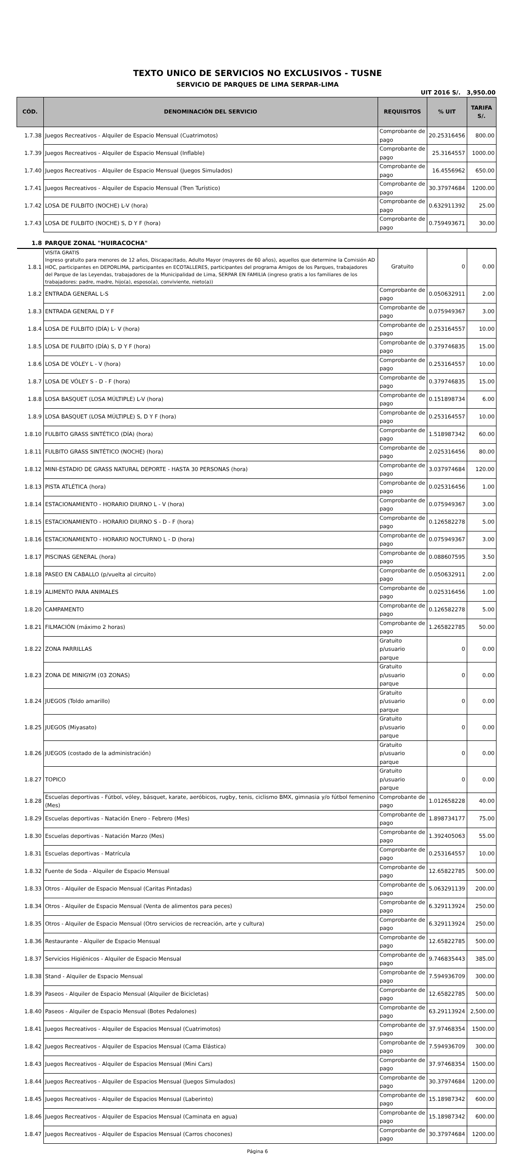TEXTO UNICO DE SERVICIOS NO EXCLUSIVOS - TUSNE
SERVICIO DE PARQUES DE LIMA SERPAR-LIMA
UIT 2016 S/. 3,950.00
| CÓD. | DENOMINACIÓN DEL SERVICIO | REQUISITOS | % UIT | TARIFA S/. |
| --- | --- | --- | --- | --- |
| 1.7.38 | Juegos Recreativos - Alquiler de Espacio Mensual (Cuatrimotos) | Comprobante de pago | 20.25316456 | 800.00 |
| 1.7.39 | Juegos Recreativos - Alquiler de Espacio Mensual (Inflable) | Comprobante de pago | 25.3164557 | 1000.00 |
| 1.7.40 | Juegos Recreativos - Alquiler de Espacio Mensual (Juegos Simulados) | Comprobante de pago | 16.4556962 | 650.00 |
| 1.7.41 | Juegos Recreativos - Alquiler de Espacio Mensual (Tren Turístico) | Comprobante de pago | 30.37974684 | 1200.00 |
| 1.7.42 | LOSA DE FULBITO (NOCHE) L-V (hora) | Comprobante de pago | 0.632911392 | 25.00 |
| 1.7.43 | LOSA DE FULBITO (NOCHE) S, D Y F (hora) | Comprobante de pago | 0.759493671 | 30.00 |
| 1.8 | PARQUE ZONAL "HUIRACOCHA" | | | |
| 1.8.1 | VISITA GRATIS Ingreso gratuito para menores de 12 años, Discapacitado, Adulto Mayor (mayores de 60 años), aquellos que determine la Comisión AD HOC, participantes en DEPORLIMA, participantes en ECOTALLERES, participantes del programa Amigos de los Parques, trabajadores del Parque de las Leyendas, trabajadores de la Municipalidad de Lima, SERPAR EN FAMILIA (ingreso gratis a los familiares de los trabajadores: padre, madre, hijo(a), esposo(a), conviviente, nieto(a)) | Gratuito | 0 | 0.00 |
| 1.8.2 | ENTRADA GENERAL L-S | Comprobante de pago | 0.050632911 | 2.00 |
| 1.8.3 | ENTRADA GENERAL D Y F | Comprobante de pago | 0.075949367 | 3.00 |
| 1.8.4 | LOSA DE FULBITO (DÍA) L- V (hora) | Comprobante de pago | 0.253164557 | 10.00 |
| 1.8.5 | LOSA DE FULBITO (DÍA) S, D Y F (hora) | Comprobante de pago | 0.379746835 | 15.00 |
| 1.8.6 | LOSA DE VÓLEY L - V (hora) | Comprobante de pago | 0.253164557 | 10.00 |
| 1.8.7 | LOSA DE VÓLEY S - D - F (hora) | Comprobante de pago | 0.379746835 | 15.00 |
| 1.8.8 | LOSA BASQUET (LOSA MÚLTIPLE) L-V (hora) | Comprobante de pago | 0.151898734 | 6.00 |
| 1.8.9 | LOSA BASQUET (LOSA MÚLTIPLE) S, D Y F (hora) | Comprobante de pago | 0.253164557 | 10.00 |
| 1.8.10 | FULBITO GRASS SINTÉTICO (DÍA) (hora) | Comprobante de pago | 1.518987342 | 60.00 |
| 1.8.11 | FULBITO GRASS SINTÉTICO (NOCHE) (hora) | Comprobante de pago | 2.025316456 | 80.00 |
| 1.8.12 | MINI-ESTADIO DE GRASS NATURAL DEPORTE - HASTA 30 PERSONAS (hora) | Comprobante de pago | 3.037974684 | 120.00 |
| 1.8.13 | PISTA ATLÉTICA (hora) | Comprobante de pago | 0.025316456 | 1.00 |
| 1.8.14 | ESTACIONAMIENTO - HORARIO DIURNO L - V (hora) | Comprobante de pago | 0.075949367 | 3.00 |
| 1.8.15 | ESTACIONAMIENTO - HORARIO DIURNO S - D - F (hora) | Comprobante de pago | 0.126582278 | 5.00 |
| 1.8.16 | ESTACIONAMIENTO - HORARIO NOCTURNO L - D (hora) | Comprobante de pago | 0.075949367 | 3.00 |
| 1.8.17 | PISCINAS GENERAL (hora) | Comprobante de pago | 0.088607595 | 3.50 |
| 1.8.18 | PASEO EN CABALLO (p/vuelta al circuito) | Comprobante de pago | 0.050632911 | 2.00 |
| 1.8.19 | ALIMENTO PARA ANIMALES | Comprobante de pago | 0.025316456 | 1.00 |
| 1.8.20 | CAMPAMENTO | Comprobante de pago | 0.126582278 | 5.00 |
| 1.8.21 | FILMACIÓN (máximo 2 horas) | Comprobante de pago | 1.265822785 | 50.00 |
| 1.8.22 | ZONA PARRILLAS | Gratuito p/usuario parque | 0 | 0.00 |
| 1.8.23 | ZONA DE MINIGYM (03 ZONAS) | Gratuito p/usuario parque | 0 | 0.00 |
| 1.8.24 | JUEGOS (Toldo amarillo) | Gratuito p/usuario parque | 0 | 0.00 |
| 1.8.25 | JUEGOS (Miyasato) | Gratuito p/usuario parque | 0 | 0.00 |
| 1.8.26 | JUEGOS (costado de la administración) | Gratuito p/usuario parque | 0 | 0.00 |
| 1.8.27 | TOPICO | Gratuito p/usuario parque | 0 | 0.00 |
| 1.8.28 | Escuelas deportivas - Fútbol, vóley, básquet, karate, aeróbicos, rugby, tenis, ciclismo BMX, gimnasia y/o fútbol femenino (Mes) | Comprobante de pago | 1.012658228 | 40.00 |
| 1.8.29 | Escuelas deportivas - Natación Enero - Febrero (Mes) | Comprobante de pago | 1.898734177 | 75.00 |
| 1.8.30 | Escuelas deportivas - Natación Marzo (Mes) | Comprobante de pago | 1.392405063 | 55.00 |
| 1.8.31 | Escuelas deportivas - Matrícula | Comprobante de pago | 0.253164557 | 10.00 |
| 1.8.32 | Fuente de Soda - Alquiler de Espacio Mensual | Comprobante de pago | 12.65822785 | 500.00 |
| 1.8.33 | Otros - Alquiler de Espacio Mensual (Caritas Pintadas) | Comprobante de pago | 5.063291139 | 200.00 |
| 1.8.34 | Otros - Alquiler de Espacio Mensual (Venta de alimentos para peces) | Comprobante de pago | 6.329113924 | 250.00 |
| 1.8.35 | Otros - Alquiler de Espacio Mensual (Otro servicios de recreación, arte y cultura) | Comprobante de pago | 6.329113924 | 250.00 |
| 1.8.36 | Restaurante - Alquiler de Espacio Mensual | Comprobante de pago | 12.65822785 | 500.00 |
| 1.8.37 | Servicios Higiénicos - Alquiler de Espacio Mensual | Comprobante de pago | 9.746835443 | 385.00 |
| 1.8.38 | Stand - Alquiler de Espacio Mensual | Comprobante de pago | 7.594936709 | 300.00 |
| 1.8.39 | Paseos - Alquiler de Espacio Mensual (Alquiler de Bicicletas) | Comprobante de pago | 12.65822785 | 500.00 |
| 1.8.40 | Paseos - Alquiler de Espacio Mensual (Botes Pedalones) | Comprobante de pago | 63.29113924 | 2,500.00 |
| 1.8.41 | Juegos Recreativos - Alquiler de Espacios Mensual (Cuatrimotos) | Comprobante de pago | 37.97468354 | 1500.00 |
| 1.8.42 | Juegos Recreativos - Alquiler de Espacios Mensual (Cama Elástica) | Comprobante de pago | 7.594936709 | 300.00 |
| 1.8.43 | Juegos Recreativos - Alquiler de Espacios Mensual (Mini Cars) | Comprobante de pago | 37.97468354 | 1500.00 |
| 1.8.44 | Juegos Recreativos - Alquiler de Espacios Mensual (Juegos Simulados) | Comprobante de pago | 30.37974684 | 1200.00 |
| 1.8.45 | Juegos Recreativos - Alquiler de Espacios Mensual (Laberinto) | Comprobante de pago | 15.18987342 | 600.00 |
| 1.8.46 | Juegos Recreativos - Alquiler de Espacios Mensual (Caminata en agua) | Comprobante de pago | 15.18987342 | 600.00 |
| 1.8.47 | Juegos Recreativos - Alquiler de Espacios Mensual (Carros chocones) | Comprobante de pago | 30.37974684 | 1200.00 |
Página 6